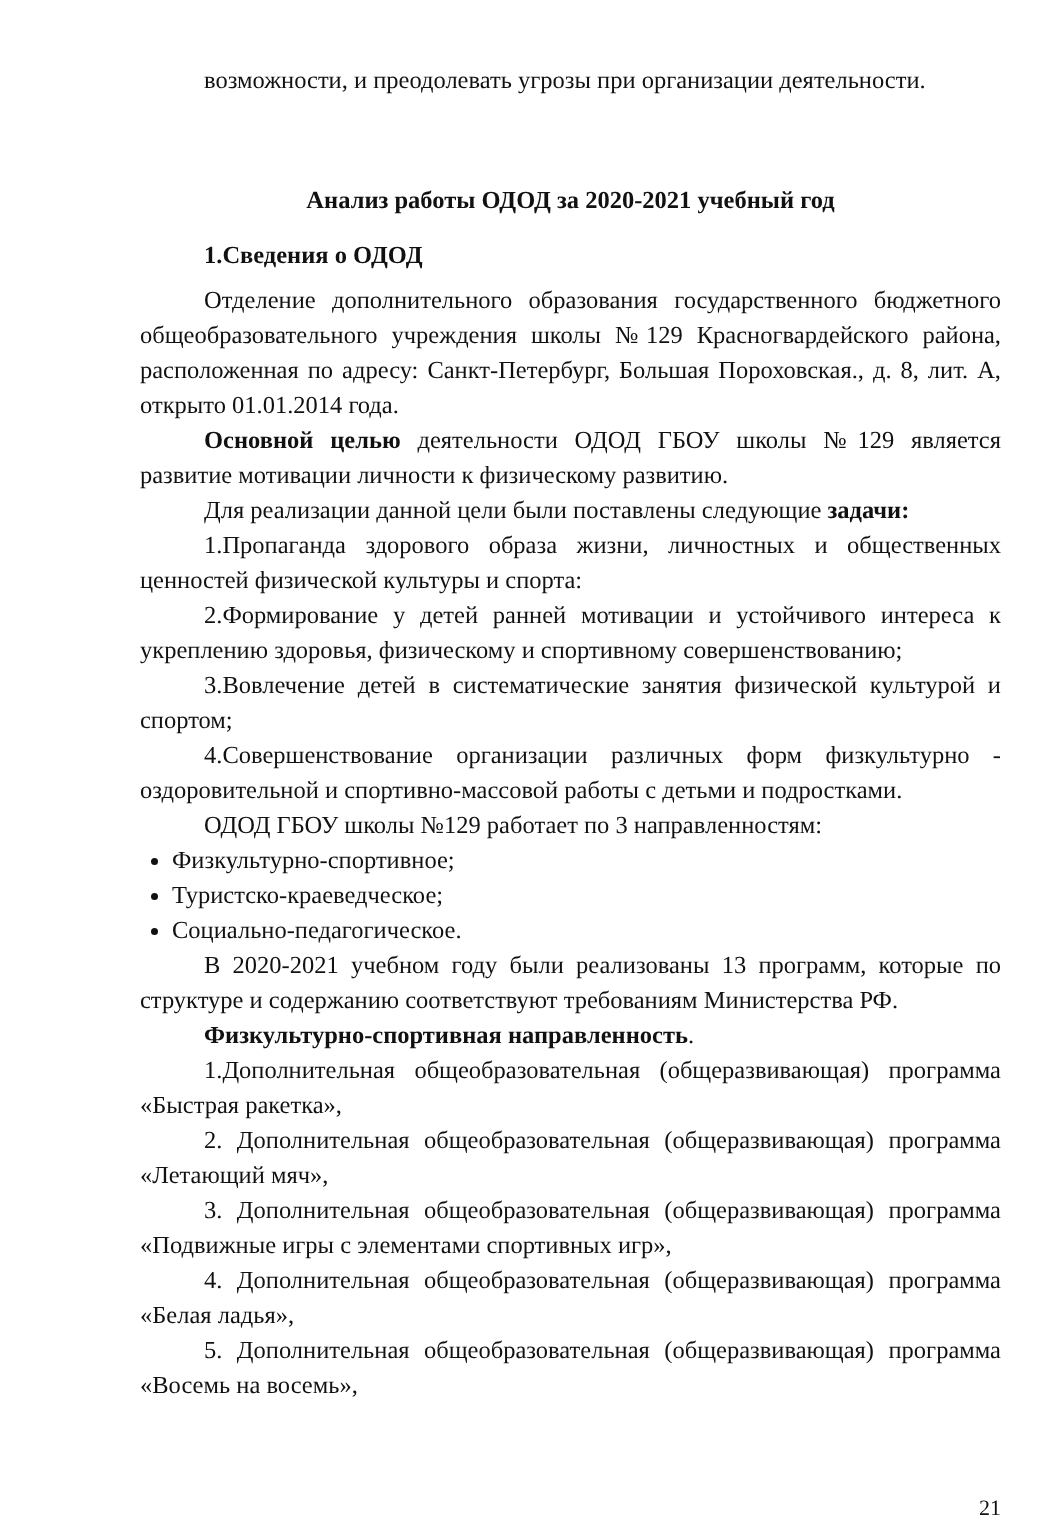возможности, и преодолевать угрозы при организации деятельности.
Анализ работы ОДОД за 2020-2021 учебный год
1.Сведения о ОДОД
Отделение дополнительного образования государственного бюджетного общеобразовательного учреждения школы №129 Красногвардейского района, расположенная по адресу: Санкт-Петербург, Большая Пороховская., д. 8, лит. А, открыто 01.01.2014 года.
Основной целью деятельности ОДОД ГБОУ школы №129 является развитие мотивации личности к физическому развитию.
Для реализации данной цели были поставлены следующие задачи:
1.Пропаганда здорового образа жизни, личностных и общественных ценностей физической культуры и спорта:
2.Формирование у детей ранней мотивации и устойчивого интереса к укреплению здоровья, физическому и спортивному совершенствованию;
3.Вовлечение детей в систематические занятия физической культурой и спортом;
4.Совершенствование организации различных форм физкультурно - оздоровительной и спортивно-массовой работы с детьми и подростками.
ОДОД ГБОУ школы №129 работает по 3 направленностям:
Физкультурно-спортивное;
Туристско-краеведческое;
Социально-педагогическое.
В 2020-2021 учебном году были реализованы 13 программ, которые по структуре и содержанию соответствуют требованиям Министерства РФ.
Физкультурно-спортивная направленность.
1.Дополнительная общеобразовательная (общеразвивающая) программа «Быстрая ракетка»,
2. Дополнительная общеобразовательная (общеразвивающая) программа «Летающий мяч»,
3. Дополнительная общеобразовательная (общеразвивающая) программа «Подвижные игры с элементами спортивных игр»,
4. Дополнительная общеобразовательная (общеразвивающая) программа «Белая ладья»,
5. Дополнительная общеобразовательная (общеразвивающая) программа «Восемь на восемь»,
21